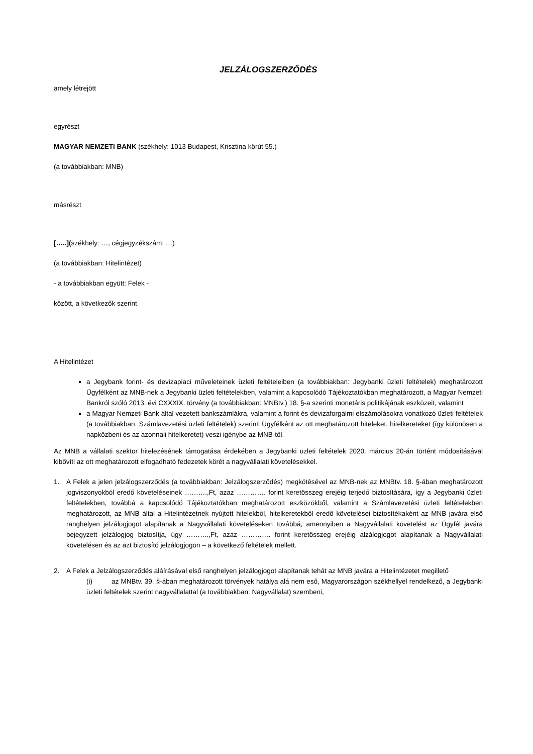JELZÁLOGSZERZŐDÉS
amely létrejött
egyrészt
MAGYAR NEMZETI BANK (székhely: 1013 Budapest, Krisztina körút 55.)
(a továbbiakban: MNB)
másrészt
[…..](székhely: …, cégjegyzékszám: …)
(a továbbiakban: Hitelintézet)
- a továbbiakban együtt: Felek -
között, a következők szerint.
A Hitelintézet
a Jegybank forint- és devizapiaci műveleteinek üzleti feltételeiben (a továbbiakban: Jegybanki üzleti feltételek) meghatározott Ügyfélként az MNB-nek a Jegybanki üzleti feltételekben, valamint a kapcsolódó Tájékoztatókban meghatározott, a Magyar Nemzeti Bankról szóló 2013. évi CXXXIX. törvény (a továbbiakban: MNBtv.) 18. §-a szerinti monetáris politikájának eszközeit, valamint
a Magyar Nemzeti Bank által vezetett bankszámlákra, valamint a forint és devizaforgalmi elszámolásokra vonatkozó üzleti feltételek (a továbbiakban: Számlavezetési üzleti feltételek) szerinti Ügyfélként az ott meghatározott hiteleket, hitelkereteket (így különösen a napközbeni és az azonnali hitelkeretet) veszi igénybe az MNB-től.
Az MNB a vállalati szektor hitelezésének támogatása érdekében a Jegybanki üzleti feltételek 2020. március 20-án történt módosításával kibővíti az ott meghatározott elfogadható fedezetek körét a nagyvállalati követelésekkel.
1. A Felek a jelen jelzálogszerződés (a továbbiakban: Jelzálogszerződés) megkötésével az MNB-nek az MNBtv. 18. §-ában meghatározott jogviszonyokból eredő követeléseinek ……….,Ft, azaz …………. forint keretösszeg erejéig terjedő biztosítására, így a Jegybanki üzleti feltételekben, továbbá a kapcsolódó Tájékoztatókban meghatározott eszközökből, valamint a Számlavezetési üzleti feltételekben meghatározott, az MNB által a Hitelintézetnek nyújtott hitelekből, hitelkeretekből eredő követelései biztosítékaként az MNB javára első ranghelyen jelzálogjogot alapítanak a Nagyvállalati követeléseken továbbá, amennyiben a Nagyvállalati követelést az Ügyfél javára bejegyzett jelzálogjog biztosítja, úgy ……….,Ft, azaz …………. forint keretösszeg erejéig alzálogjogot alapítanak a Nagyvállalati követelésen és az azt biztosító jelzálogjogon – a következő feltételek mellett.
2. A Felek a Jelzálogszerződés aláírásával első ranghelyen jelzálogjogot alapítanak tehát az MNB javára a Hitelintézetet megillető
(i) az MNBtv. 39. §-ában meghatározott törvények hatálya alá nem eső, Magyarországon székhellyel rendelkező, a Jegybanki üzleti feltételek szerint nagyvállalattal (a továbbiakban: Nagyvállalat) szembeni,